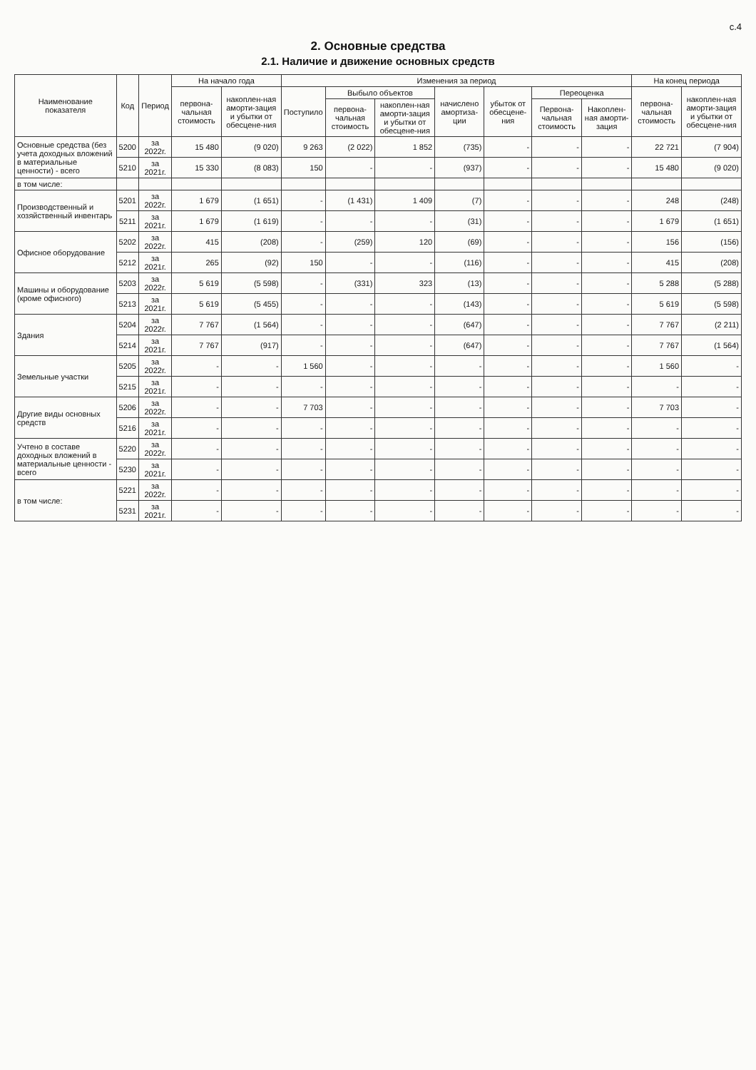с.4
2. Основные средства
2.1. Наличие и движение основных средств
| Наименование показателя | Код | Период | На начало года | | Изменения за период | | | | | | | На конец периода | |
| --- | --- | --- | --- | --- | --- | --- | --- | --- | --- | --- | --- | --- | --- |
| | | | первона-чальная стоимость | накоплен-ная аморти-зация и убытки от обесцене-ния | Поступило | Выбыло объектов | | начислено амортиза-ции | убыток от обесцене-ния | Переоценка | | первона-чальная стоимость | накоплен-ная аморти-зация и убытки от обесцене-ния |
| | | | | | | первона-чальная стоимость | накоплен-ная аморти-зация и убытки от обесцене-ния | | | Первона-чальная стоимость | Накоплен-ная аморти-зация | | |
| Основные средства (без учета доходных вложений в материальные ценности) - всего | 5200 | за 2022г. | 15 480 | (9 020) | 9 263 | (2 022) | 1 852 | (735) | - | - | - | 22 721 | (7 904) |
| | 5210 | за 2021г. | 15 330 | (8 083) | 150 | - | - | (937) | - | - | - | 15 480 | (9 020) |
| в том числе: | | | | | | | | | | | | | |
| Производственный и хозяйственный инвентарь | 5201 | за 2022г. | 1 679 | (1 651) | - | (1 431) | 1 409 | (7) | - | - | - | 248 | (248) |
| | 5211 | за 2021г. | 1 679 | (1 619) | - | - | - | (31) | - | - | - | 1 679 | (1 651) |
| Офисное оборудование | 5202 | за 2022г. | 415 | (208) | - | (259) | 120 | (69) | - | - | - | 156 | (156) |
| | 5212 | за 2021г. | 265 | (92) | 150 | - | - | (116) | - | - | - | 415 | (208) |
| Машины и оборудование (кроме офисного) | 5203 | за 2022г. | 5 619 | (5 598) | - | (331) | 323 | (13) | - | - | - | 5 288 | (5 288) |
| | 5213 | за 2021г. | 5 619 | (5 455) | - | - | - | (143) | - | - | - | 5 619 | (5 598) |
| Здания | 5204 | за 2022г. | 7 767 | (1 564) | - | - | - | (647) | - | - | - | 7 767 | (2 211) |
| | 5214 | за 2021г. | 7 767 | (917) | - | - | - | (647) | - | - | - | 7 767 | (1 564) |
| Земельные участки | 5205 | за 2022г. | - | - | 1 560 | - | - | - | - | - | - | 1 560 | - |
| | 5215 | за 2021г. | - | - | - | - | - | - | - | - | - | - | - |
| Другие виды основных средств | 5206 | за 2022г. | - | - | 7 703 | - | - | - | - | - | - | 7 703 | - |
| | 5216 | за 2021г. | - | - | - | - | - | - | - | - | - | - | - |
| Учтено в составе доходных вложений в материальные ценности - всего | 5220 | за 2022г. | - | - | - | - | - | - | - | - | - | - | - |
| | 5230 | за 2021г. | - | - | - | - | - | - | - | - | - | - | - |
| в том числе: | 5221 | за 2022г. | - | - | - | - | - | - | - | - | - | - | - |
| | 5231 | за 2021г. | - | - | - | - | - | - | - | - | - | - | - |